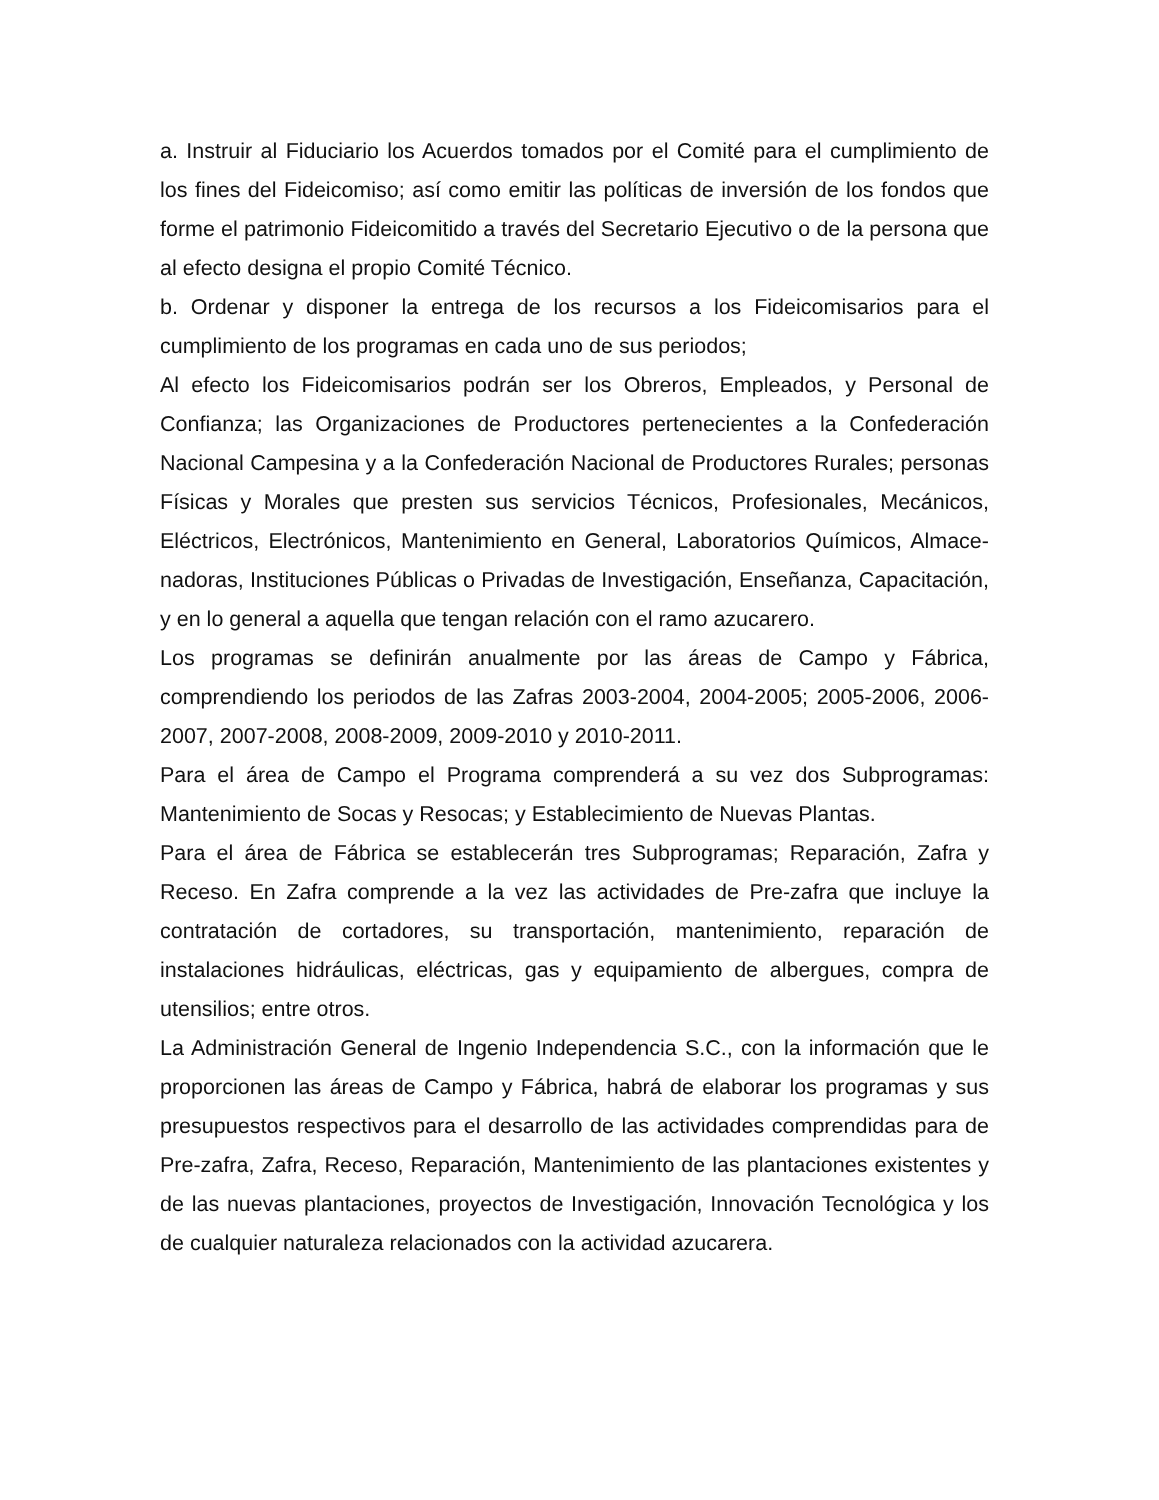a. Instruir al Fiduciario los Acuerdos tomados por el Comité para el cumplimiento de los fines del Fideicomiso; así como emitir las políticas de inversión de los fondos que forme el patrimonio Fideicomitido a través del Secretario Ejecutivo o de la persona que al efecto designa el propio Comité Técnico.
b. Ordenar y disponer la entrega de los recursos a los Fideicomisarios para el cumplimiento de los programas en cada uno de sus periodos;
Al efecto los Fideicomisarios podrán ser los Obreros, Empleados, y Personal de Confianza; las Organizaciones de Productores pertenecientes a la Confederación Nacional Campesina y a la Confederación Nacional de Productores Rurales; personas Físicas y Morales que presten sus servicios Técnicos, Profesionales, Mecánicos, Eléctricos, Electrónicos, Mantenimiento en General, Laboratorios Químicos, Almace-nadoras, Instituciones Públicas o Privadas de Investigación, Enseñanza, Capacitación, y en lo general a aquella que tengan relación con el ramo azucarero.
Los programas se definirán anualmente por las áreas de Campo y Fábrica, comprendiendo los periodos de las Zafras 2003-2004, 2004-2005; 2005-2006, 2006-2007, 2007-2008, 2008-2009, 2009-2010 y 2010-2011.
Para el área de Campo el Programa comprenderá a su vez dos Subprogramas: Mantenimiento de Socas y Resocas; y Establecimiento de Nuevas Plantas.
Para el área de Fábrica se establecerán tres Subprogramas; Reparación, Zafra y Receso. En Zafra comprende a la vez las actividades de Pre-zafra que incluye la contratación de cortadores, su transportación, mantenimiento, reparación de instalaciones hidráulicas, eléctricas, gas y equipamiento de albergues, compra de utensilios; entre otros.
La Administración General de Ingenio Independencia S.C., con la información que le proporcionen las áreas de Campo y Fábrica, habrá de elaborar los programas y sus presupuestos respectivos para el desarrollo de las actividades comprendidas para de Pre-zafra, Zafra, Receso, Reparación, Mantenimiento de las plantaciones existentes y de las nuevas plantaciones, proyectos de Investigación, Innovación Tecnológica y los de cualquier naturaleza relacionados con la actividad azucarera.